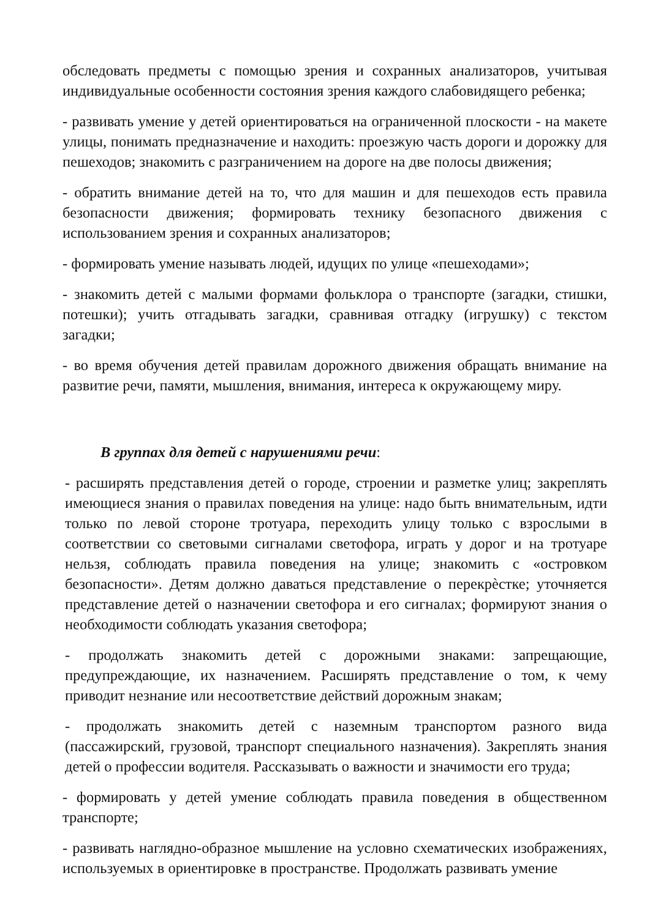обследовать предметы с помощью зрения и сохранных анализаторов, учитывая индивидуальные особенности состояния зрения каждого слабовидящего ребенка;
- развивать умение у детей ориентироваться на ограниченной плоскости - на макете улицы, понимать предназначение и находить: проезжую часть дороги и дорожку для пешеходов; знакомить с разграничением на дороге на две полосы движения;
- обратить внимание детей на то, что для машин и для пешеходов есть правила безопасности движения; формировать технику безопасного движения с использованием зрения и сохранных анализаторов;
- формировать умение называть людей, идущих по улице «пешеходами»;
- знакомить детей с малыми формами фольклора о транспорте (загадки, стишки, потешки); учить отгадывать загадки, сравнивая отгадку (игрушку) с текстом загадки;
- во время обучения детей правилам дорожного движения обращать внимание на развитие речи, памяти, мышления, внимания, интереса к окружающему миру.
В группах для детей с нарушениями речи:
- расширять представления детей о городе, строении и разметке улиц; закреплять имеющиеся знания о правилах поведения на улице: надо быть внимательным, идти только по левой стороне тротуара, переходить улицу только с взрослыми в соответствии со световыми сигналами светофора, играть у дорог и на тротуаре нельзя, соблюдать правила поведения на улице; знакомить с «островком безопасности». Детям должно даваться представление о перекрѐстке; уточняется представление детей о назначении светофора и его сигналах; формируют знания о необходимости соблюдать указания светофора;
- продолжать знакомить детей с дорожными знаками: запрещающие, предупреждающие, их назначением. Расширять представление о том, к чему приводит незнание или несоответствие действий дорожным знакам;
- продолжать знакомить детей с наземным транспортом разного вида (пассажирский, грузовой, транспорт специального назначения). Закреплять знания детей о профессии водителя. Рассказывать о важности и значимости его труда;
- формировать у детей умение соблюдать правила поведения в общественном транспорте;
- развивать наглядно-образное мышление на условно схематических изображениях, используемых в ориентировке в пространстве. Продолжать развивать умение